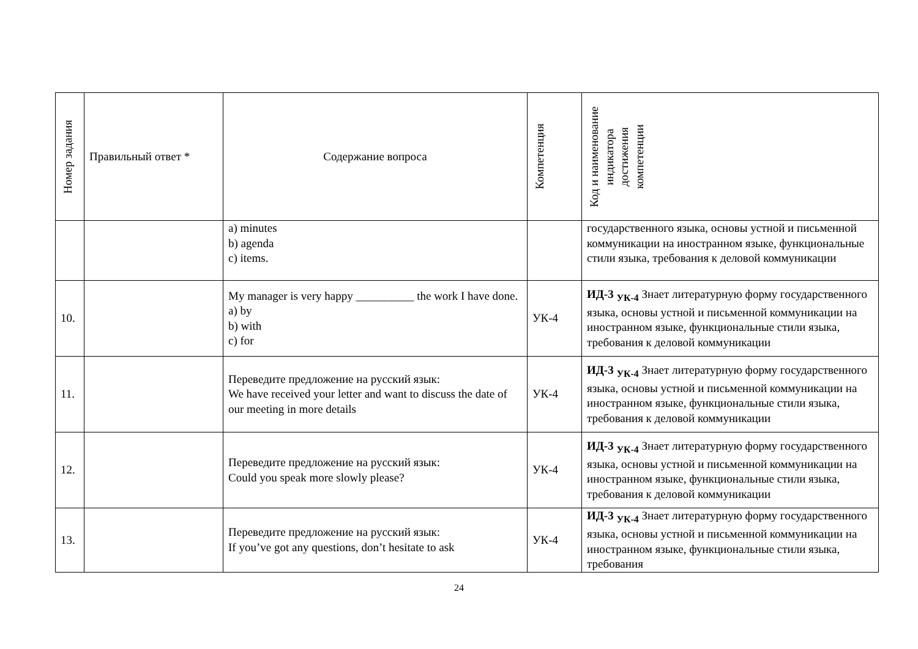| Номер задания | Правильный ответ * | Содержание вопроса | Компетенция | Код и наименование индикатора достижения компетенции |
| --- | --- | --- | --- | --- |
| | | a) minutes b) agenda c) items. | | государственного языка, основы устной и письменной коммуникации на иностранном языке, функциональные стили языка, требования к деловой коммуникации |
| 10. | | My manager is very happy __________ the work I have done. a) by b) with c) for | УК-4 | ИД-3 <sub>УК-4</sub> Знает литературную форму государственного языка, основы устной и письменной коммуникации на иностранном языке, функциональные стили языка, требования к деловой коммуникации |
| 11. | | Переведите предложение на русский язык: We have received your letter and want to discuss the date of our meeting in more details | УК-4 | ИД-3 <sub>УК-4</sub> Знает литературную форму государственного языка, основы устной и письменной коммуникации на иностранном языке, функциональные стили языка, требования к деловой коммуникации |
| 12. | | Переведите предложение на русский язык: Could you speak more slowly please? | УК-4 | ИД-3 <sub>УК-4</sub> Знает литературную форму государственного языка, основы устной и письменной коммуникации на иностранном языке, функциональные стили языка, требования к деловой коммуникации |
| 13. | | Переведите предложение на русский язык: If you’ve got any questions, don’t hesitate to ask | УК-4 | ИД-3 <sub>УК-4</sub> Знает литературную форму государственного языка, основы устной и письменной коммуникации на иностранном языке, функциональные стили языка, требования |
24